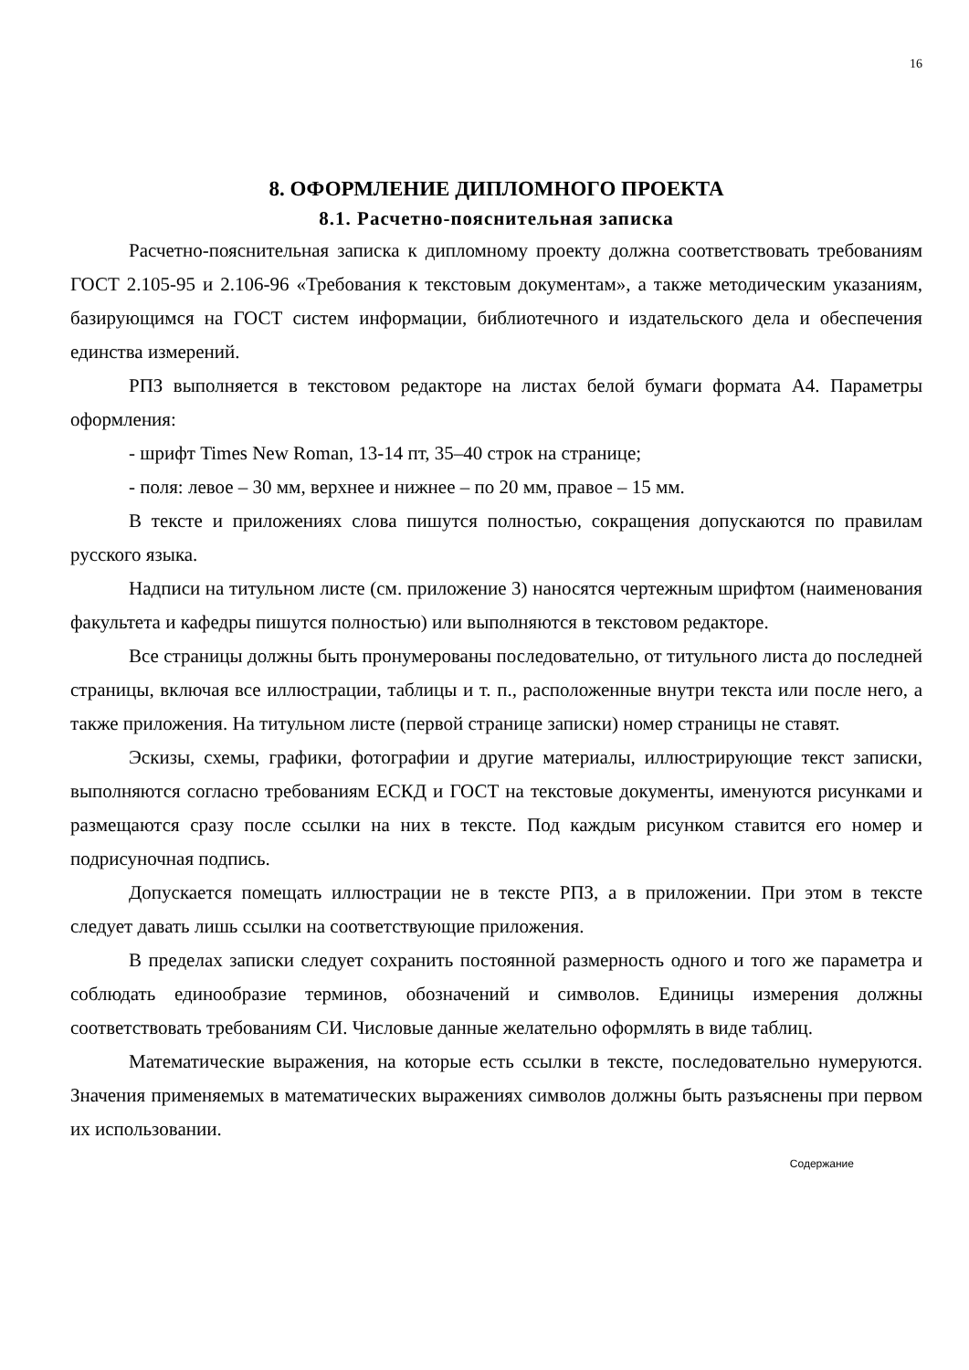16
8. ОФОРМЛЕНИЕ ДИПЛОМНОГО ПРОЕКТА
8.1. Расчетно-пояснительная записка
Расчетно-пояснительная записка к дипломному проекту должна соответствовать требованиям ГОСТ 2.105-95 и 2.106-96 «Требования к текстовым документам», а также методическим указаниям, базирующимся на ГОСТ систем информации, библиотечного и издательского дела и обеспечения единства измерений.
РПЗ выполняется в текстовом редакторе на листах белой бумаги формата А4. Параметры оформления:
- шрифт Times New Roman, 13-14 пт, 35–40 строк на странице;
- поля: левое – 30 мм, верхнее и нижнее – по 20 мм, правое – 15 мм.
В тексте и приложениях слова пишутся полностью, сокращения допускаются по правилам русского языка.
Надписи на титульном листе (см. приложение 3) наносятся чертежным шрифтом (наименования факультета и кафедры пишутся полностью) или выполняются в текстовом редакторе.
Все страницы должны быть пронумерованы последовательно, от титульного листа до последней страницы, включая все иллюстрации, таблицы и т. п., расположенные внутри текста или после него, а также приложения. На титульном листе (первой странице записки) номер страницы не ставят.
Эскизы, схемы, графики, фотографии и другие материалы, иллюстрирующие текст записки, выполняются согласно требованиям ЕСКД и ГОСТ на текстовые документы, именуются рисунками и размещаются сразу после ссылки на них в тексте. Под каждым рисунком ставится его номер и подрисуночная подпись.
Допускается помещать иллюстрации не в тексте РПЗ, а в приложении. При этом в тексте следует давать лишь ссылки на соответствующие приложения.
В пределах записки следует сохранить постоянной размерность одного и того же параметра и соблюдать единообразие терминов, обозначений и символов. Единицы измерения должны соответствовать требованиям СИ. Числовые данные желательно оформлять в виде таблиц.
Математические выражения, на которые есть ссылки в тексте, последовательно нумеруются. Значения применяемых в математических выражениях символов должны быть разъяснены при первом их использовании.
Содержание